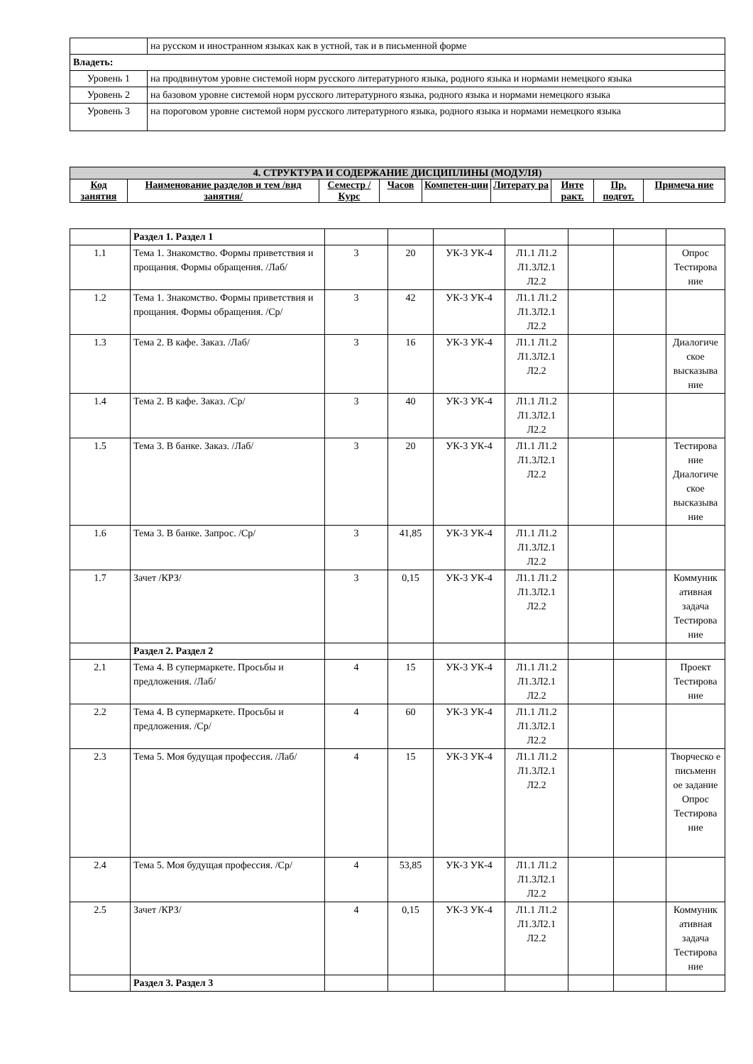| | на русском и иностранном языках как в устной, так и в письменной форме |
| Владеть: | |
| Уровень 1 | на продвинутом уровне системой норм русского литературного языка, родного языка и нормами немецкого языка |
| Уровень 2 | на базовом уровне системой норм русского литературного языка, родного языка и нормами немецкого языка |
| Уровень 3 | на пороговом уровне системой норм русского литературного языка, родного языка и нормами немецкого языка |
| 4. СТРУКТУРА И СОДЕРЖАНИЕ ДИСЦИПЛИНЫ (МОДУЛЯ) | | | | | | | | |
| --- | --- | --- | --- | --- | --- | --- | --- | --- |
| Код занятия | Наименование разделов и тем /вид занятия/ | Семестр / Курс | Часов | Компетен-ции | Литерату ра | Инте ракт. | Пр. подгот. | Примеча ние |
| | Раздел 1. Раздел 1 | | | | | | | |
| 1.1 | Тема 1. Знакомство. Формы приветствия и прощания. Формы обращения. /Лаб/ | 3 | 20 | УК-3 УК-4 | Л1.1 Л1.2 Л1.3Л2.1 Л2.2 | | | Опрос Тестирова ние |
| 1.2 | Тема 1. Знакомство. Формы приветствия и прощания. Формы обращения. /Ср/ | 3 | 42 | УК-3 УК-4 | Л1.1 Л1.2 Л1.3Л2.1 Л2.2 | | | |
| 1.3 | Тема 2. В кафе. Заказ. /Лаб/ | 3 | 16 | УК-3 УК-4 | Л1.1 Л1.2 Л1.3Л2.1 Л2.2 | | | Диалогиче ское высказыва ние |
| 1.4 | Тема 2. В кафе. Заказ. /Ср/ | 3 | 40 | УК-3 УК-4 | Л1.1 Л1.2 Л1.3Л2.1 Л2.2 | | | |
| 1.5 | Тема 3. В банке. Заказ. /Лаб/ | 3 | 20 | УК-3 УК-4 | Л1.1 Л1.2 Л1.3Л2.1 Л2.2 | | | Тестирова ние Диалогиче ское высказыва ние |
| 1.6 | Тема 3. В банке. Запрос. /Ср/ | 3 | 41,85 | УК-3 УК-4 | Л1.1 Л1.2 Л1.3Л2.1 Л2.2 | | | |
| 1.7 | Зачет /КРЗ/ | 3 | 0,15 | УК-3 УК-4 | Л1.1 Л1.2 Л1.3Л2.1 Л2.2 | | | Коммуник ативная задача Тестирова ние |
| | Раздел 2. Раздел 2 | | | | | | | |
| 2.1 | Тема 4. В супермаркете. Просьбы и предложения. /Лаб/ | 4 | 15 | УК-3 УК-4 | Л1.1 Л1.2 Л1.3Л2.1 Л2.2 | | | Проект Тестирова ние |
| 2.2 | Тема 4. В супермаркете. Просьбы и предложения. /Ср/ | 4 | 60 | УК-3 УК-4 | Л1.1 Л1.2 Л1.3Л2.1 Л2.2 | | | |
| 2.3 | Тема 5. Моя будущая профессия. /Лаб/ | 4 | 15 | УК-3 УК-4 | Л1.1 Л1.2 Л1.3Л2.1 Л2.2 | | | Творческо е письменн ое задание Опрос Тестирова ние |
| 2.4 | Тема 5. Моя будущая профессия. /Ср/ | 4 | 53,85 | УК-3 УК-4 | Л1.1 Л1.2 Л1.3Л2.1 Л2.2 | | | |
| 2.5 | Зачет /КРЗ/ | 4 | 0,15 | УК-3 УК-4 | Л1.1 Л1.2 Л1.3Л2.1 Л2.2 | | | Коммуник ативная задача Тестирова ние |
| | Раздел 3. Раздел 3 | | | | | | | |